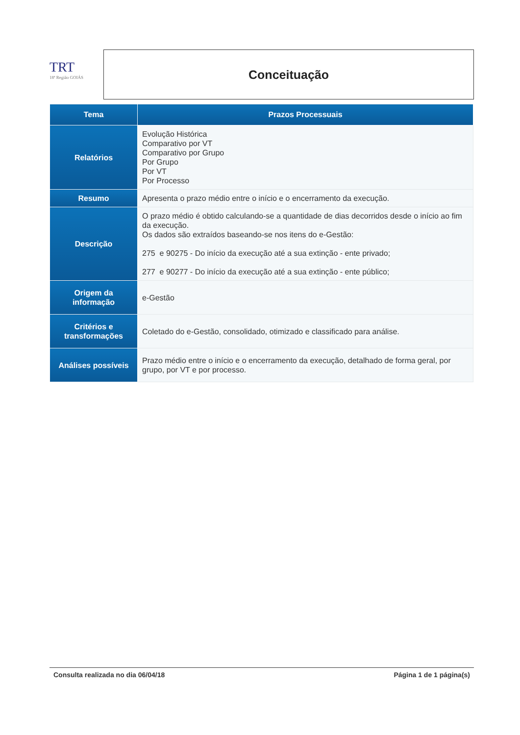TRT
18ª Região GOIÁS
Conceituação
| Tema | Prazos Processuais |
| --- | --- |
| Relatórios | Evolução Histórica Comparativo por VT Comparativo por Grupo Por Grupo Por VT Por Processo |
| Resumo | Apresenta o prazo médio entre o início e o encerramento da execução. |
| Descrição | O prazo médio é obtido calculando-se a quantidade de dias decorridos desde o início ao fim da execução. Os dados são extraídos baseando-se nos itens do e-Gestão: 275 e 90275 - Do início da execução até a sua extinção - ente privado; 277 e 90277 - Do início da execução até a sua extinção - ente público; |
| Origem da informação | e-Gestão |
| Critérios e transformações | Coletado do e-Gestão, consolidado, otimizado e classificado para análise. |
| Análises possíveis | Prazo médio entre o início e o encerramento da execução, detalhado de forma geral, por grupo, por VT e por processo. |
Consulta realizada no dia 06/04/18 Página 1 de 1 página(s)